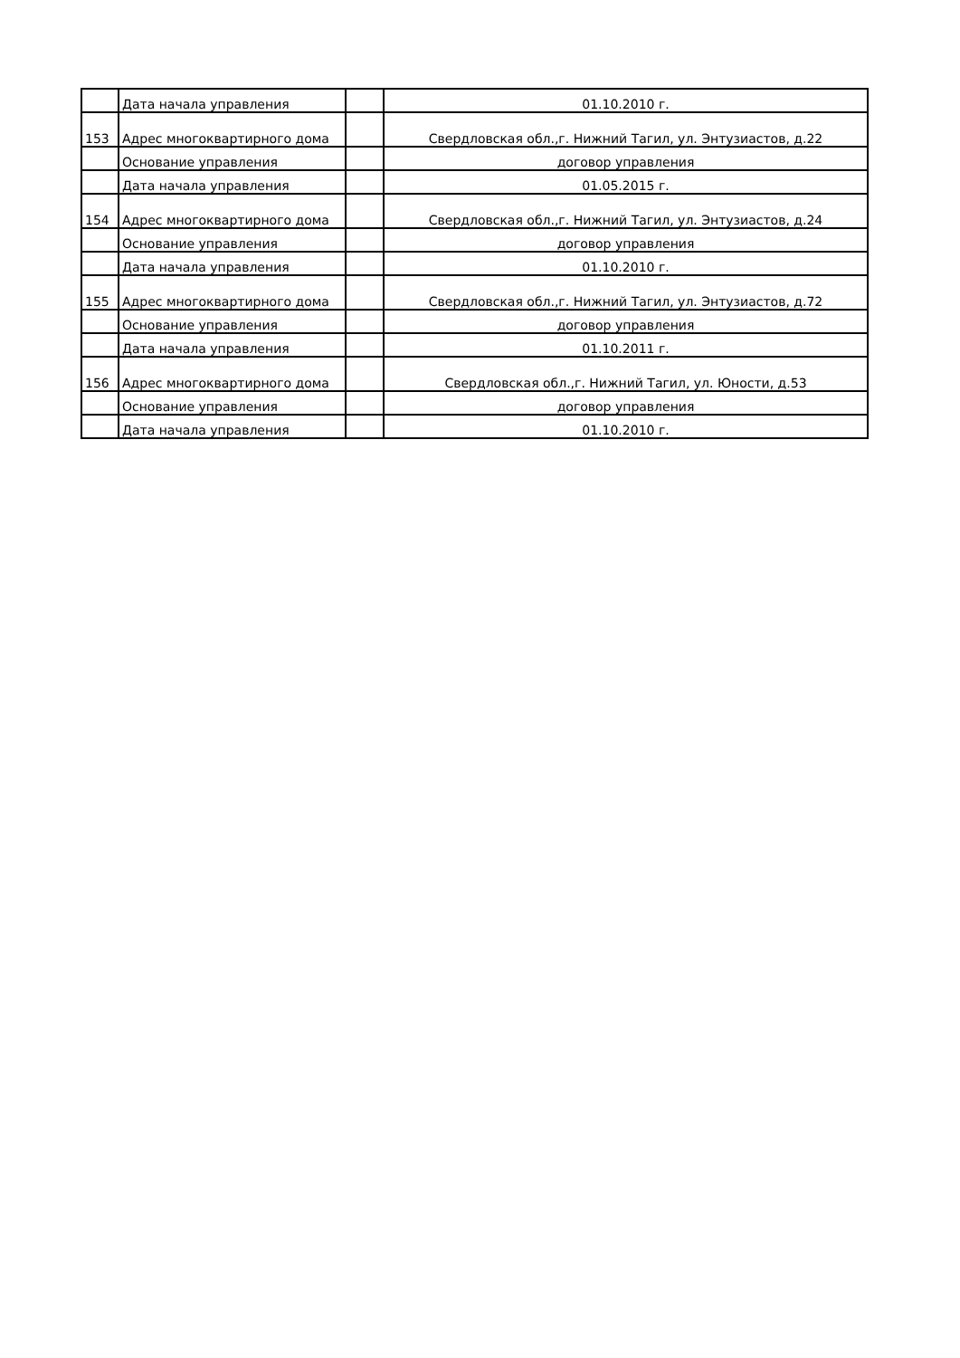| | Дата начала управления | | 01.10.2010 г. |
| 153 | Адрес многоквартирного дома | | Свердловская обл.,г. Нижний Тагил, ул. Энтузиастов, д.22 |
| | Основание управления | | договор управления |
| | Дата начала управления | | 01.05.2015 г. |
| 154 | Адрес многоквартирного дома | | Свердловская обл.,г. Нижний Тагил, ул. Энтузиастов, д.24 |
| | Основание управления | | договор управления |
| | Дата начала управления | | 01.10.2010 г. |
| 155 | Адрес многоквартирного дома | | Свердловская обл.,г. Нижний Тагил, ул. Энтузиастов, д.72 |
| | Основание управления | | договор управления |
| | Дата начала управления | | 01.10.2011 г. |
| 156 | Адрес многоквартирного дома | | Свердловская обл.,г. Нижний Тагил, ул. Юности, д.53 |
| | Основание управления | | договор управления |
| | Дата начала управления | | 01.10.2010 г. |